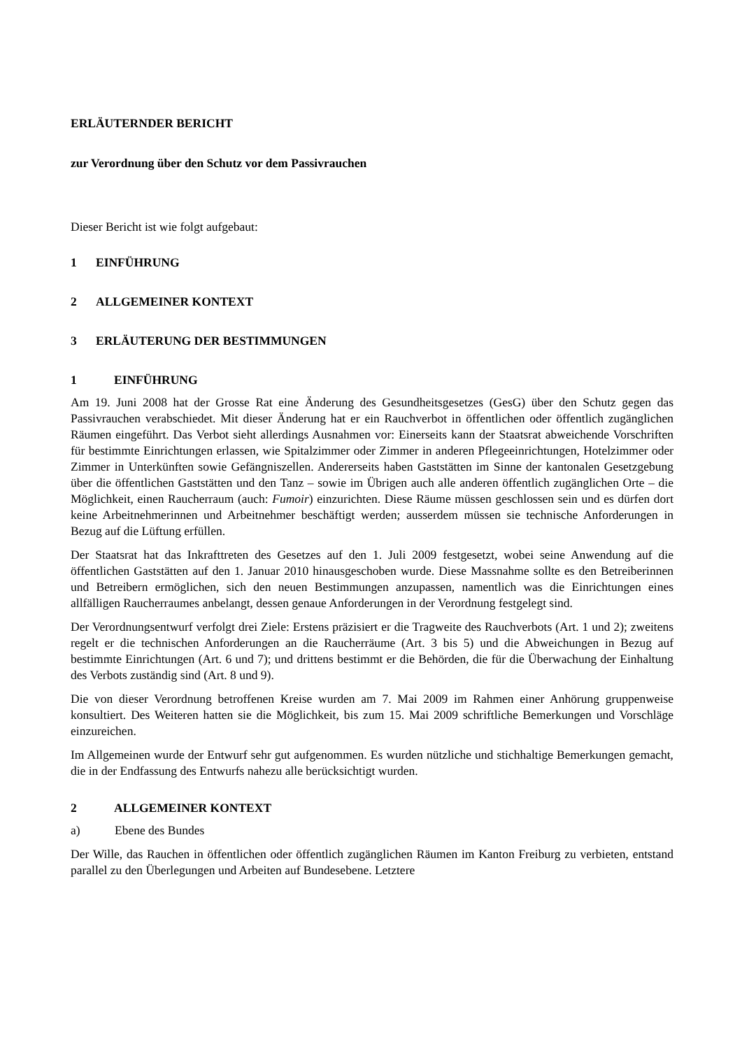ERLÄUTERNDER BERICHT
zur Verordnung über den Schutz vor dem Passivrauchen
Dieser Bericht ist wie folgt aufgebaut:
1 EINFÜHRUNG
2 ALLGEMEINER KONTEXT
3 ERLÄUTERUNG DER BESTIMMUNGEN
1 EINFÜHRUNG
Am 19. Juni 2008 hat der Grosse Rat eine Änderung des Gesundheitsgesetzes (GesG) über den Schutz gegen das Passivrauchen verabschiedet. Mit dieser Änderung hat er ein Rauchverbot in öffentlichen oder öffentlich zugänglichen Räumen eingeführt. Das Verbot sieht allerdings Ausnahmen vor: Einerseits kann der Staatsrat abweichende Vorschriften für bestimmte Einrichtungen erlassen, wie Spitalzimmer oder Zimmer in anderen Pflegeeinrichtungen, Hotelzimmer oder Zimmer in Unterkünften sowie Gefängniszellen. Andererseits haben Gaststätten im Sinne der kantonalen Gesetzgebung über die öffentlichen Gaststätten und den Tanz – sowie im Übrigen auch alle anderen öffentlich zugänglichen Orte – die Möglichkeit, einen Raucherraum (auch: Fumoir) einzurichten. Diese Räume müssen geschlossen sein und es dürfen dort keine Arbeitnehmerinnen und Arbeitnehmer beschäftigt werden; ausserdem müssen sie technische Anforderungen in Bezug auf die Lüftung erfüllen.
Der Staatsrat hat das Inkrafttreten des Gesetzes auf den 1. Juli 2009 festgesetzt, wobei seine Anwendung auf die öffentlichen Gaststätten auf den 1. Januar 2010 hinausgeschoben wurde. Diese Massnahme sollte es den Betreiberinnen und Betreibern ermöglichen, sich den neuen Bestimmungen anzupassen, namentlich was die Einrichtungen eines allfälligen Raucherraumes anbelangt, dessen genaue Anforderungen in der Verordnung festgelegt sind.
Der Verordnungsentwurf verfolgt drei Ziele: Erstens präzisiert er die Tragweite des Rauchverbots (Art. 1 und 2); zweitens regelt er die technischen Anforderungen an die Raucherräume (Art. 3 bis 5) und die Abweichungen in Bezug auf bestimmte Einrichtungen (Art. 6 und 7); und drittens bestimmt er die Behörden, die für die Überwachung der Einhaltung des Verbots zuständig sind (Art. 8 und 9).
Die von dieser Verordnung betroffenen Kreise wurden am 7. Mai 2009 im Rahmen einer Anhörung gruppenweise konsultiert. Des Weiteren hatten sie die Möglichkeit, bis zum 15. Mai 2009 schriftliche Bemerkungen und Vorschläge einzureichen.
Im Allgemeinen wurde der Entwurf sehr gut aufgenommen. Es wurden nützliche und stichhaltige Bemerkungen gemacht, die in der Endfassung des Entwurfs nahezu alle berücksichtigt wurden.
2 ALLGEMEINER KONTEXT
a) Ebene des Bundes
Der Wille, das Rauchen in öffentlichen oder öffentlich zugänglichen Räumen im Kanton Freiburg zu verbieten, entstand parallel zu den Überlegungen und Arbeiten auf Bundesebene. Letztere